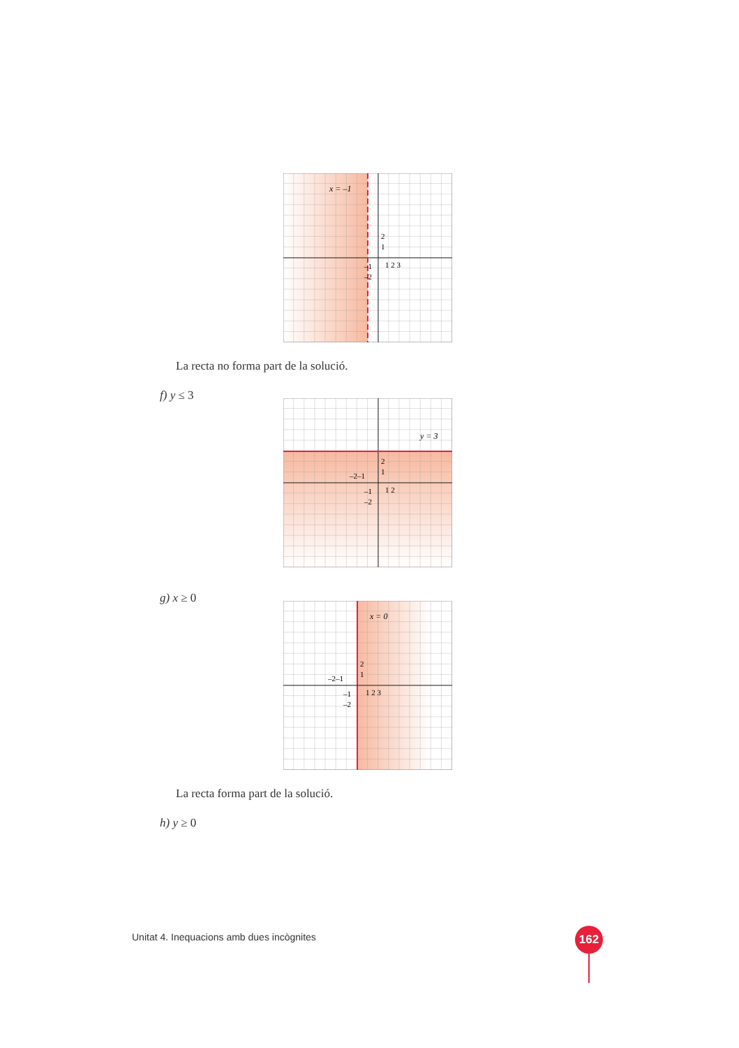x = –1
2
1
1 2 3
–1
–2
La recta no forma part de la solució.
f) y ≤ 3
y = 3
2
1
–2–1
1 2
–1
–2
g) x ≥ 0
x = 0
2
1
–2–1
1 2 3
–1
–2
La recta forma part de la solució.
h) y ≥ 0
Unitat 4. Inequacions amb dues incògnites
162